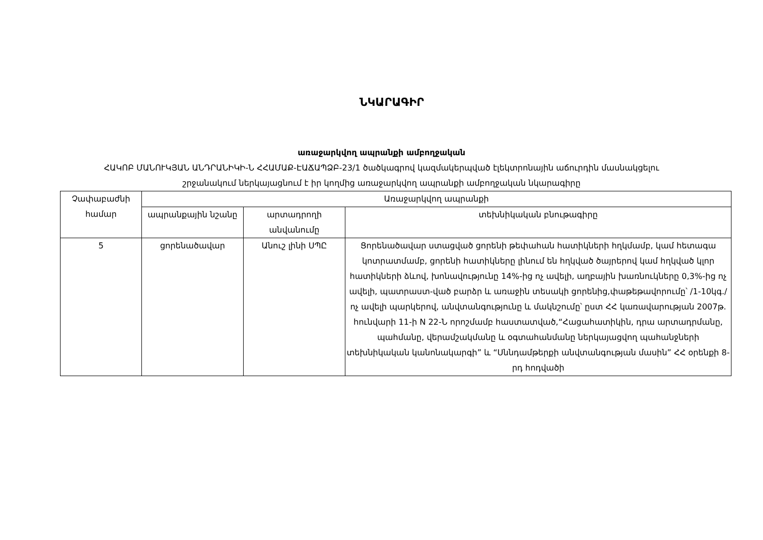ՆԿԱՐԱԳԻՐ
առաջարկվող ապրանքի ամբողջական
ՀԱԿՈԲ ՄԱՆՈՒԿՅԱՆ ԱՆԴՐԱՆԻԿԻ-Ն ՀՀԱՄԱՔ-ԷԱՃԱՊՁԲ-23/1 ծածկագրով կազմակերպված էլեկտրոնային աճուրդին մասնակցելու
շրջանակում ներկայացնում է իր կողմից առաջարկվող ապրանքի ամբողջական նկարագիրը
| Չափաբաժնի համար | Առաջարկվող ապրանքի | | |
| --- | --- | --- | --- |
| | ապրանքային նշանը | արտադրողի անվանումը | տեխնիկական բնութագիրը |
| 5 | ցորենածավար | Անուշ լինի ՍՊԸ | Ցորենածավար ստացված ցորենի թեփահան հատիկների հղկմամբ, կամ հետագա կոտրատմամբ, ցորենի հատիկները լինում են հղկված ծայրերով կամ հղկված կլոր հատիկների ձևով, խոնավությունը 14%-ից ոչ ավելի, աղբային խառնուկները 0,3%-ից ոչ ավելի, պատրաստ-ված բարձր և առաջին տեսակի ցորենից,փաթեթավորումը՝ /1-10կգ./ոչ ավելի պարկերով, անվտանգությունը և մակնշումը՝ ըստ ՀՀ կառավարության 2007թ. հունվարի 11-ի N 22-Ն որոշմամբ հաստատված,“Հացահատիկին, դրա արտադրմանը, պահմանը, վերամշակմանը և օգտահանմանը ներկայացվող պահանջների տեխնիկական կանոնակարգի” և “Սննդամթերքի անվտանգության մասին” ՀՀ օրենքի 8-րդ հոդվածի |